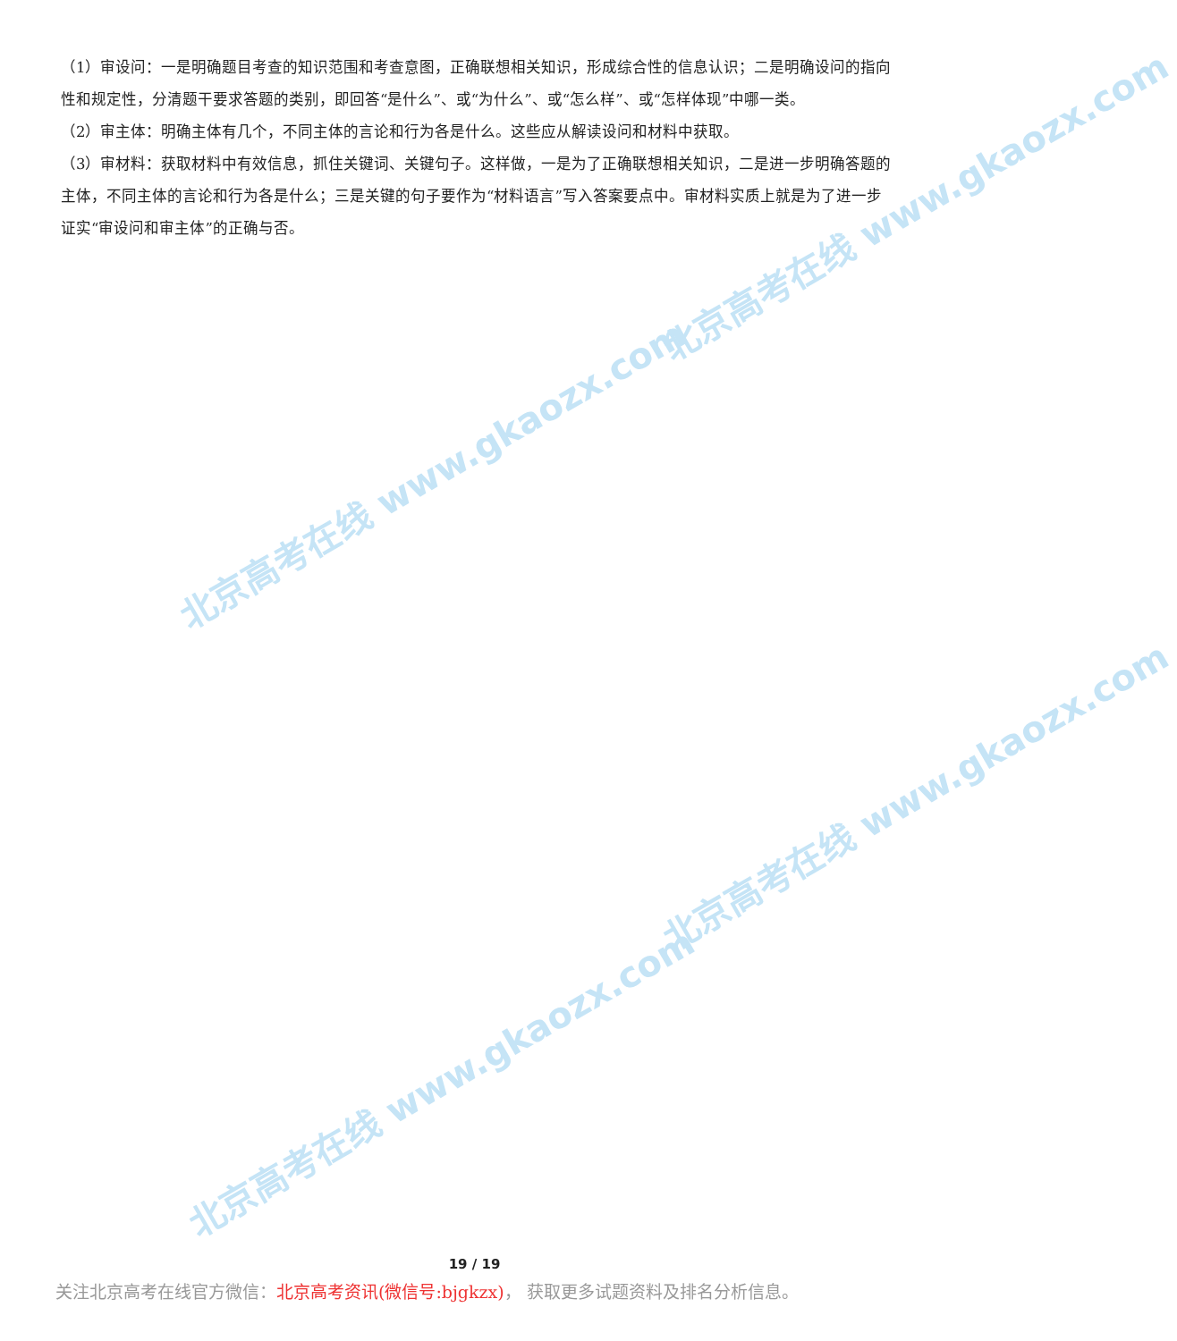北京高考在线 www.gkaozx.com
北京高考在线 www.gkaozx.com
北京高考在线 www.gkaozx.com
北京高考在线 www.gkaozx.com
（1）审设问：一是明确题目考查的知识范围和考查意图，正确联想相关知识，形成综合性的信息认识；二是明确设问的指向性和规定性，分清题干要求答题的类别，即回答“是什么”、或“为什么”、或“怎么样”、或“怎样体现”中哪一类。
（2）审主体：明确主体有几个，不同主体的言论和行为各是什么。这些应从解读设问和材料中获取。
（3）审材料：获取材料中有效信息，抓住关键词、关键句子。这样做，一是为了正确联想相关知识，二是进一步明确答题的主体，不同主体的言论和行为各是什么；三是关键的句子要作为“材料语言”写入答案要点中。审材料实质上就是为了进一步证实“审设问和审主体”的正确与否。
19 / 19
关注北京高考在线官方微信：北京高考资讯(微信号:bjgkzx)， 获取更多试题资料及排名分析信息。